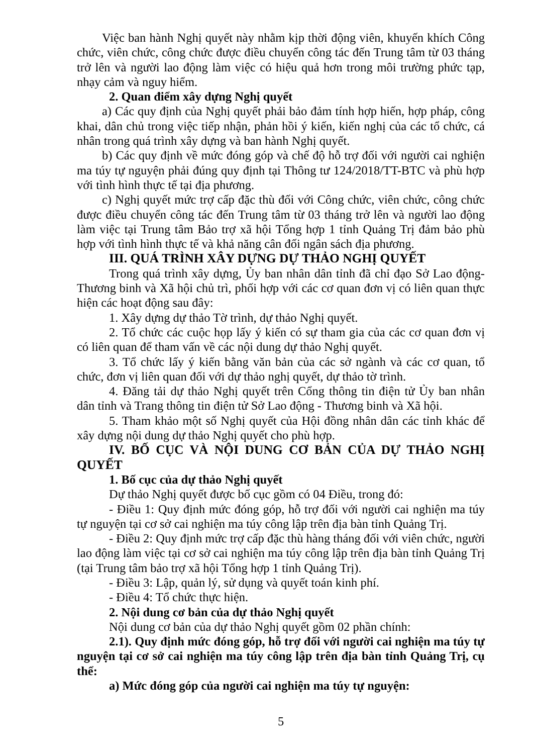Việc ban hành Nghị quyết này nhằm kịp thời động viên, khuyến khích Công chức, viên chức, công chức được điều chuyển công tác đến Trung tâm từ 03 tháng trở lên và người lao động làm việc có hiệu quả hơn trong môi trường phức tạp, nhạy cảm và nguy hiểm.
2. Quan điểm xây dựng Nghị quyết
a) Các quy định của Nghị quyết phải bảo đảm tính hợp hiến, hợp pháp, công khai, dân chủ trong việc tiếp nhận, phản hồi ý kiến, kiến nghị của các tổ chức, cá nhân trong quá trình xây dựng và ban hành Nghị quyết.
b) Các quy định về mức đóng góp và chế độ hỗ trợ đối với người cai nghiện ma túy tự nguyện phải đúng quy định tại Thông tư 124/2018/TT-BTC và phù hợp với tình hình thực tế tại địa phương.
c) Nghị quyết mức trợ cấp đặc thù đối với Công chức, viên chức, công chức được điều chuyển công tác đến Trung tâm từ 03 tháng trở lên và người lao động làm việc tại Trung tâm Bảo trợ xã hội Tổng hợp 1 tỉnh Quảng Trị đảm bảo phù hợp với tình hình thực tế và khả năng cân đối ngân sách địa phương.
III. QUÁ TRÌNH XÂY DỰNG DỰ THẢO NGHỊ QUYẾT
Trong quá trình xây dựng, Ủy ban nhân dân tỉnh đã chỉ đạo Sở Lao động-Thương binh và Xã hội chủ trì, phối hợp với các cơ quan đơn vị có liên quan thực hiện các hoạt động sau đây:
1. Xây dựng dự thảo Tờ trình, dự thảo Nghị quyết.
2. Tổ chức các cuộc họp lấy ý kiến có sự tham gia của các cơ quan đơn vị có liên quan để tham vấn về các nội dung dự thảo Nghị quyết.
3. Tổ chức lấy ý kiến bằng văn bản của các sở ngành và các cơ quan, tổ chức, đơn vị liên quan đối với dự thảo nghị quyết, dự thảo tờ trình.
4. Đăng tải dự thảo Nghị quyết trên Cổng thông tin điện tử Ủy ban nhân dân tỉnh và Trang thông tin điện tử Sở Lao động - Thương binh và Xã hội.
5. Tham khảo một số Nghị quyết của Hội đồng nhân dân các tỉnh khác để xây dựng nội dung dự thảo Nghị quyết cho phù hợp.
IV. BỐ CỤC VÀ NỘI DUNG CƠ BẢN CỦA DỰ THẢO NGHỊ QUYẾT
1. Bố cục của dự thảo Nghị quyết
Dự thảo Nghị quyết được bố cục gồm có 04 Điều, trong đó:
- Điều 1: Quy định mức đóng góp, hỗ trợ đối với người cai nghiện ma túy tự nguyện tại cơ sở cai nghiện ma túy công lập trên địa bàn tỉnh Quảng Trị.
- Điều 2: Quy định mức trợ cấp đặc thù hàng tháng đối với viên chức, người lao động làm việc tại cơ sở cai nghiện ma túy công lập trên địa bàn tỉnh Quảng Trị (tại Trung tâm bảo trợ xã hội Tổng hợp 1 tỉnh Quảng Trị).
- Điều 3: Lập, quản lý, sử dụng và quyết toán kinh phí.
- Điều 4: Tổ chức thực hiện.
2. Nội dung cơ bản của dự thảo Nghị quyết
Nội dung cơ bản của dự thảo Nghị quyết gồm 02 phần chính:
2.1). Quy định mức đóng góp, hỗ trợ đối với người cai nghiện ma túy tự nguyện tại cơ sở cai nghiện ma túy công lập trên địa bàn tỉnh Quảng Trị, cụ thể:
a) Mức đóng góp của người cai nghiện ma túy tự nguyện:
5